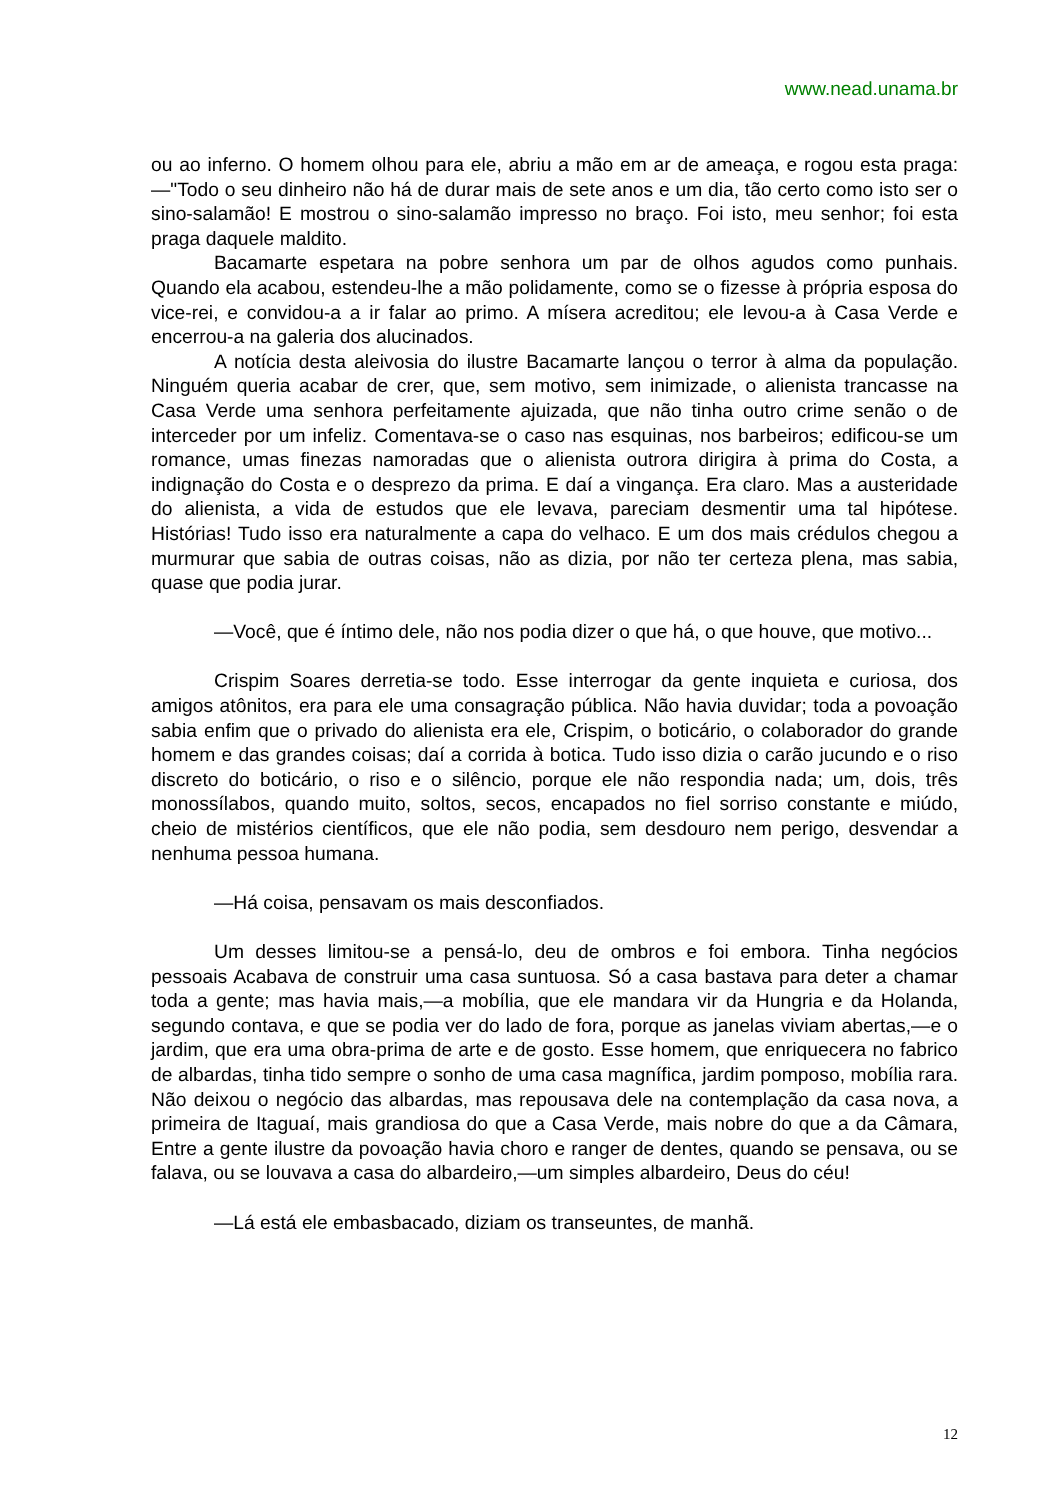www.nead.unama.br
ou ao inferno. O homem olhou para ele, abriu a mão em ar de ameaça, e rogou esta praga:—"Todo o seu dinheiro não há de durar mais de sete anos e um dia, tão certo como isto ser o sino-salamão! E mostrou o sino-salamão impresso no braço. Foi isto, meu senhor; foi esta praga daquele maldito.
Bacamarte espetara na pobre senhora um par de olhos agudos como punhais. Quando ela acabou, estendeu-lhe a mão polidamente, como se o fizesse à própria esposa do vice-rei, e convidou-a a ir falar ao primo. A mísera acreditou; ele levou-a à Casa Verde e encerrou-a na galeria dos alucinados.
A notícia desta aleivosia do ilustre Bacamarte lançou o terror à alma da população. Ninguém queria acabar de crer, que, sem motivo, sem inimizade, o alienista trancasse na Casa Verde uma senhora perfeitamente ajuizada, que não tinha outro crime senão o de interceder por um infeliz. Comentava-se o caso nas esquinas, nos barbeiros; edificou-se um romance, umas finezas namoradas que o alienista outrora dirigira à prima do Costa, a indignação do Costa e o desprezo da prima. E daí a vingança. Era claro. Mas a austeridade do alienista, a vida de estudos que ele levava, pareciam desmentir uma tal hipótese. Histórias! Tudo isso era naturalmente a capa do velhaco. E um dos mais crédulos chegou a murmurar que sabia de outras coisas, não as dizia, por não ter certeza plena, mas sabia, quase que podia jurar.
—Você, que é íntimo dele, não nos podia dizer o que há, o que houve, que motivo...
Crispim Soares derretia-se todo. Esse interrogar da gente inquieta e curiosa, dos amigos atônitos, era para ele uma consagração pública. Não havia duvidar; toda a povoação sabia enfim que o privado do alienista era ele, Crispim, o boticário, o colaborador do grande homem e das grandes coisas; daí a corrida à botica. Tudo isso dizia o carão jucundo e o riso discreto do boticário, o riso e o silêncio, porque ele não respondia nada; um, dois, três monossílabos, quando muito, soltos, secos, encapados no fiel sorriso constante e miúdo, cheio de mistérios científicos, que ele não podia, sem desdouro nem perigo, desvendar a nenhuma pessoa humana.
—Há coisa, pensavam os mais desconfiados.
Um desses limitou-se a pensá-lo, deu de ombros e foi embora. Tinha negócios pessoais Acabava de construir uma casa suntuosa. Só a casa bastava para deter a chamar toda a gente; mas havia mais,—a mobília, que ele mandara vir da Hungria e da Holanda, segundo contava, e que se podia ver do lado de fora, porque as janelas viviam abertas,—e o jardim, que era uma obra-prima de arte e de gosto. Esse homem, que enriquecera no fabrico de albardas, tinha tido sempre o sonho de uma casa magnífica, jardim pomposo, mobília rara. Não deixou o negócio das albardas, mas repousava dele na contemplação da casa nova, a primeira de Itaguaí, mais grandiosa do que a Casa Verde, mais nobre do que a da Câmara, Entre a gente ilustre da povoação havia choro e ranger de dentes, quando se pensava, ou se falava, ou se louvava a casa do albardeiro,—um simples albardeiro, Deus do céu!
—Lá está ele embasbacado, diziam os transeuntes, de manhã.
12